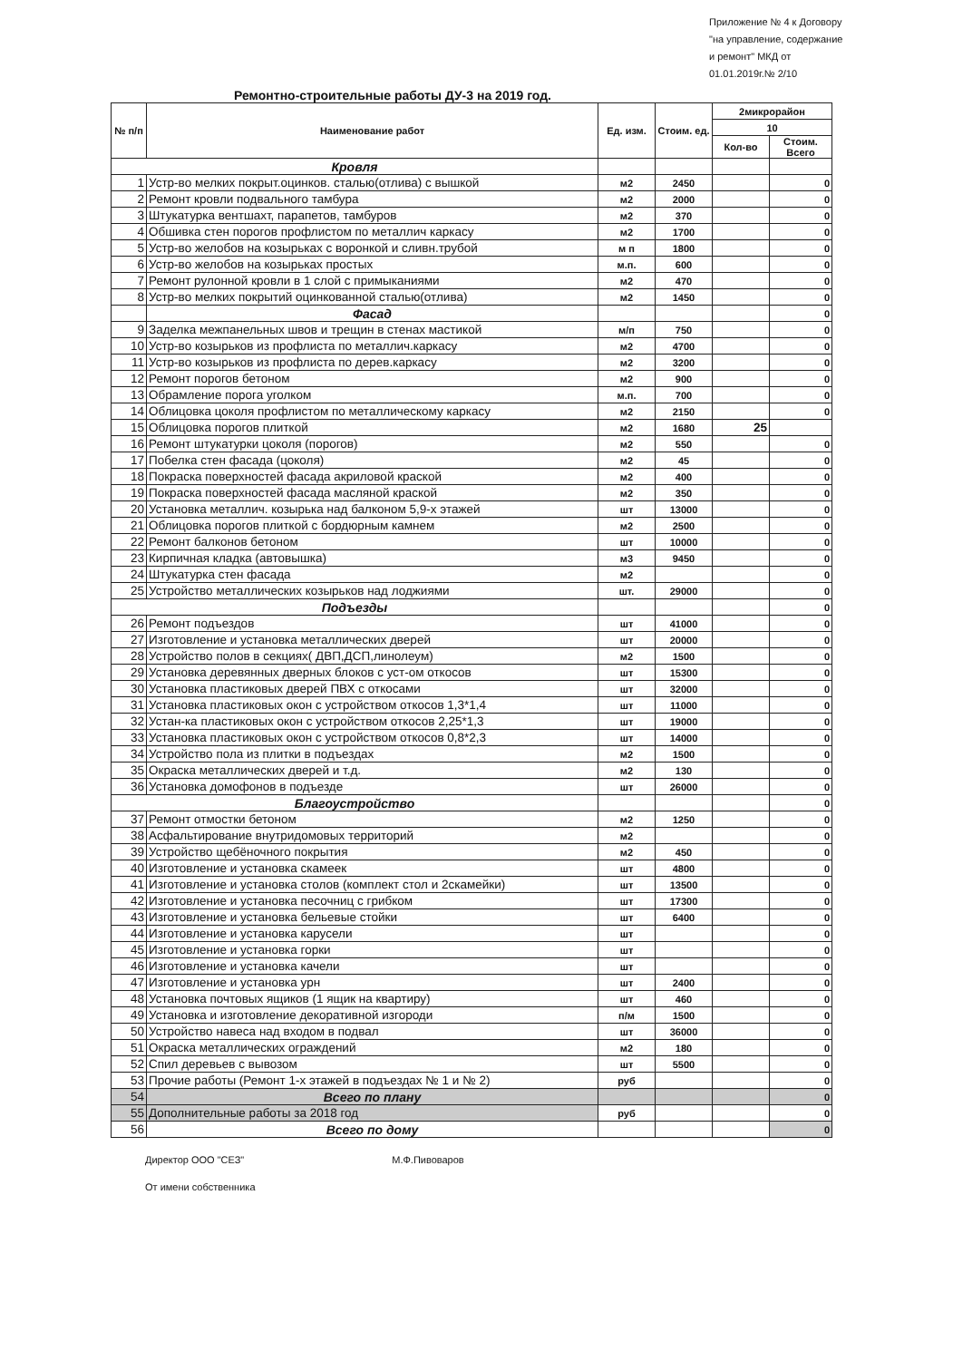Приложение № 4 к Договору "на управление, содержание и ремонт" МКД от 01.01.2019г.№ 2/10
Ремонтно-строительные работы ДУ-3 на 2019 год.
| № п/п | Наименование работ | Ед. изм. | Стоим. ед. | 2микрорайон | |
| --- | --- | --- | --- | --- | --- |
| | | | | 10 | |
| | | | | Кол-во | Стоим. Всего |
| Кровля | | | | | |
| 1 | Устр-во мелких покрыт.оцинков. сталью(отлива) с вышкой | м2 | 2450 | | 0 |
| 2 | Ремонт кровли подвального тамбура | м2 | 2000 | | 0 |
| 3 | Штукатурка вентшахт, парапетов, тамбуров | м2 | 370 | | 0 |
| 4 | Обшивка стен порогов профлистом по металлич каркасу | м2 | 1700 | | 0 |
| 5 | Устр-во желобов на козырьках с воронкой и сливн.трубой | м п | 1800 | | 0 |
| 6 | Устр-во желобов на козырьках простых | м.п. | 600 | | 0 |
| 7 | Ремонт рулонной кровли в 1 слой с примыканиями | м2 | 470 | | 0 |
| 8 | Устр-во мелких покрытий оцинкованной сталью(отлива) | м2 | 1450 | | 0 |
| | Фасад | | | | 0 |
| 9 | Заделка межпанельных швов и трещин в стенах мастикой | м/п | 750 | | 0 |
| 10 | Устр-во козырьков из профлиста по металлич.каркасу | м2 | 4700 | | 0 |
| 11 | Устр-во козырьков из профлиста по дерев.каркасу | м2 | 3200 | | 0 |
| 12 | Ремонт порогов бетоном | м2 | 900 | | 0 |
| 13 | Обрамление порога уголком | м.п. | 700 | | 0 |
| 14 | Облицовка цоколя профлистом по металлическому каркасу | м2 | 2150 | | 0 |
| 15 | Облицовка порогов плиткой | м2 | 1680 | 25 | |
| 16 | Ремонт штукатурки цоколя (порогов) | м2 | 550 | | 0 |
| 17 | Побелка стен фасада (цоколя) | м2 | 45 | | 0 |
| 18 | Покраска поверхностей фасада акриловой краской | м2 | 400 | | 0 |
| 19 | Покраска поверхностей фасада масляной краской | м2 | 350 | | 0 |
| 20 | Установка металлич. козырька над балконом 5,9-х этажей | шт | 13000 | | 0 |
| 21 | Облицовка порогов плиткой с бордюрным камнем | м2 | 2500 | | 0 |
| 22 | Ремонт балконов бетоном | шт | 10000 | | 0 |
| 23 | Кирпичная кладка (автовышка) | м3 | 9450 | | 0 |
| 24 | Штукатурка стен фасада | м2 | | | 0 |
| 25 | Устройство металлических козырьков над лоджиями | шт. | 29000 | | 0 |
| Подъезды | | | | | 0 |
| 26 | Ремонт подъездов | шт | 41000 | | 0 |
| 27 | Изготовление и установка металлических дверей | шт | 20000 | | 0 |
| 28 | Устройство полов в секциях( ДВП,ДСП,линолеум) | м2 | 1500 | | 0 |
| 29 | Установка деревянных дверных блоков с уст-ом откосов | шт | 15300 | | 0 |
| 30 | Установка пластиковых дверей ПВХ с откосами | шт | 32000 | | 0 |
| 31 | Установка пластиковых окон с устройством откосов 1,3*1,4 | шт | 11000 | | 0 |
| 32 | Устан-ка пластиковых окон с устройством откосов 2,25*1,3 | шт | 19000 | | 0 |
| 33 | Установка пластиковых окон с устройством откосов 0,8*2,3 | шт | 14000 | | 0 |
| 34 | Устройство пола из плитки в подъездах | м2 | 1500 | | 0 |
| 35 | Окраска металлических дверей и т.д. | м2 | 130 | | 0 |
| 36 | Установка домофонов в подъезде | шт | 26000 | | 0 |
| Благоустройство | | | | | 0 |
| 37 | Ремонт отмостки бетоном | м2 | 1250 | | 0 |
| 38 | Асфальтирование внутридомовых территорий | м2 | | | 0 |
| 39 | Устройство щебёночного покрытия | м2 | 450 | | 0 |
| 40 | Изготовление и установка скамеек | шт | 4800 | | 0 |
| 41 | Изготовление и установка столов (комплект стол и 2скамейки) | шт | 13500 | | 0 |
| 42 | Изготовление и установка песочниц с грибком | шт | 17300 | | 0 |
| 43 | Изготовление и установка бельевые стойки | шт | 6400 | | 0 |
| 44 | Изготовление и установка карусели | шт | | | 0 |
| 45 | Изготовление и установка горки | шт | | | 0 |
| 46 | Изготовление и установка качели | шт | | | 0 |
| 47 | Изготовление и установка урн | шт | 2400 | | 0 |
| 48 | Установка почтовых ящиков (1 ящик на квартиру) | шт | 460 | | 0 |
| 49 | Установка и изготовление декоративной изгороди | п/м | 1500 | | 0 |
| 50 | Устройство навеса над входом в подвал | шт | 36000 | | 0 |
| 51 | Окраска металлических ограждений | м2 | 180 | | 0 |
| 52 | Спил деревьев с вывозом | шт | 5500 | | 0 |
| 53 | Прочие работы (Ремонт 1-х этажей в подъездах № 1 и № 2) | руб | | | 0 |
| 54 | Всего по плану | | | | 0 |
| 55 | Дополнительные работы за 2018 год | руб | | | 0 |
| 56 | Всего по дому | | | | 0 |
Директор ООО "СЕЗ" М.Ф.Пивоваров
От имени собственника